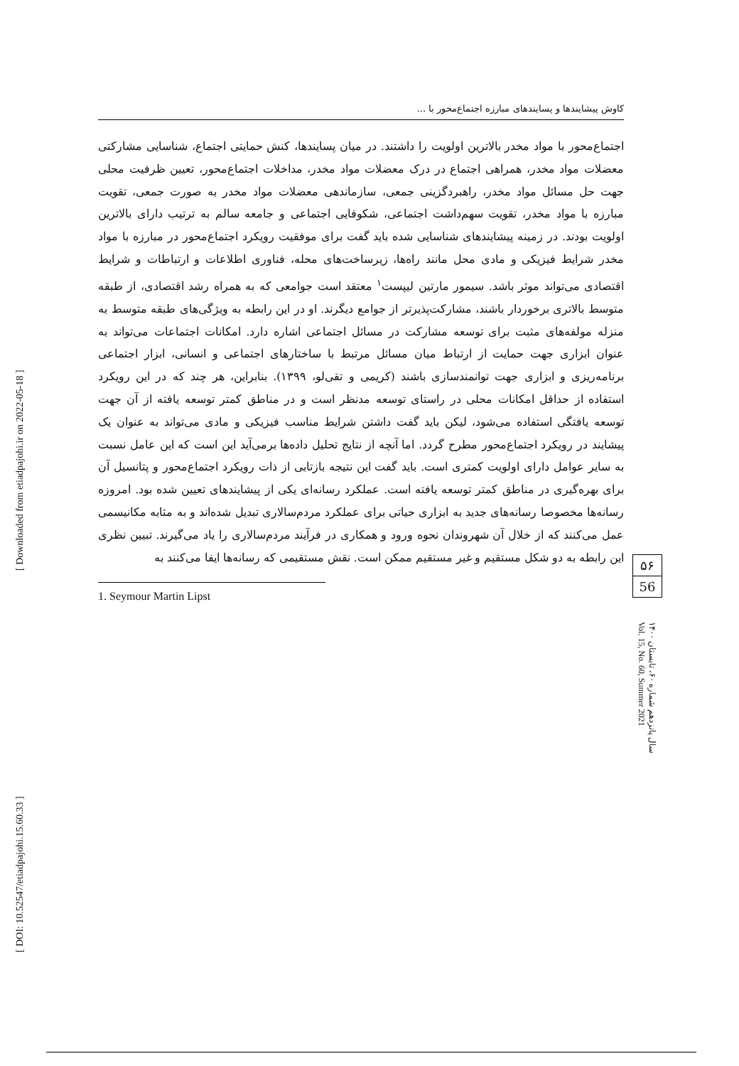[ DOI: 10.52547/etiadpajohi.15.60.33 ] [ Downloaded from etiadpajohi.ir on 2022-05-18 ]
کاوش پیشایندها و پسایندهای مبارزه اجتماع‌محور با ...
اجتماع‌محور با مواد مخدر بالاترین اولویت را داشتند. در میان پسایندها، کنش حمایتی اجتماع، شناسایی مشارکتی معضلات مواد مخدر، همراهی اجتماع در درک معضلات مواد مخدر، مداخلات اجتماع‌محور، تعیین ظرفیت محلی جهت حل مسائل مواد مخدر، راهبردگزینی جمعی، سازماندهی معضلات مواد مخدر به صورت جمعی، تقویت مبارزه با مواد مخدر، تقویت سهم‌داشت اجتماعی، شکوفایی اجتماعی و جامعه سالم به ترتیب دارای بالاترین اولویت بودند. در زمینه پیشایندهای شناسایی شده باید گفت برای موفقیت رویکرد اجتماع‌محور در مبارزه با مواد مخدر شرایط فیزیکی و مادی محل مانند راه‌ها، زیرساخت‌های محله، فناوری اطلاعات و ارتباطات و شرایط اقتصادی می‌تواند موثر باشد. سیمور مارتین لیپست<sup>۱</sup> معتقد است جوامعی که به همراه رشد اقتصادی، از طبقه متوسط بالاتری برخوردار باشند، مشارکت‌پذیرتر از جوامع دیگرند. او در این رابطه به ویژگی‌های طبقه متوسط به منزله مولفه‌های مثبت برای توسعه مشارکت در مسائل اجتماعی اشاره دارد. امکانات اجتماعات می‌تواند به عنوان ابزاری جهت حمایت از ارتباط میان مسائل مرتبط با ساختارهای اجتماعی و انسانی، ابزار اجتماعی برنامه‌ریزی و ابزاری جهت توانمندسازی باشند (کریمی و تقی‌لو، ۱۳۹۹). بنابراین، هر چند که در این رویکرد استفاده از حداقل امکانات محلی در راستای توسعه مدنظر است و در مناطق کمتر توسعه یافته از آن جهت توسعه یافتگی استفاده می‌شود، لیکن باید گفت داشتن شرایط مناسب فیزیکی و مادی می‌تواند به عنوان یک پیشایند در رویکرد اجتماع‌محور مطرح گردد. اما آنچه از نتایج تحلیل داده‌ها برمی‌آید این است که این عامل نسبت به سایر عوامل دارای اولویت کمتری است. باید گفت این نتیجه بازتابی از ذات رویکرد اجتماع‌محور و پتانسیل آن برای بهره‌گیری در مناطق کمتر توسعه یافته است. عملکرد رسانه‌ای یکی از پیشایندهای تعیین شده بود. امروزه رسانه‌ها مخصوصا رسانه‌های جدید به ابزاری حیاتی برای عملکرد مردم‌سالاری تبدیل شده‌اند و به مثابه مکانیسمی عمل می‌کنند که از خلال آن شهروندان نحوه ورود و همکاری در فرآیند مردم‌سالاری را یاد می‌گیرند. تبیین نظری این رابطه به دو شکل مستقیم و غیر مستقیم ممکن است. نقش مستقیمی که رسانه‌ها ایفا می‌کنند به
1. Seymour Martin Lipst
۵۶
56
سال پانزدهم شماره ۶۰، تابستان ۱۴۰۰ Vol. 15, No. 60, Summer 2021